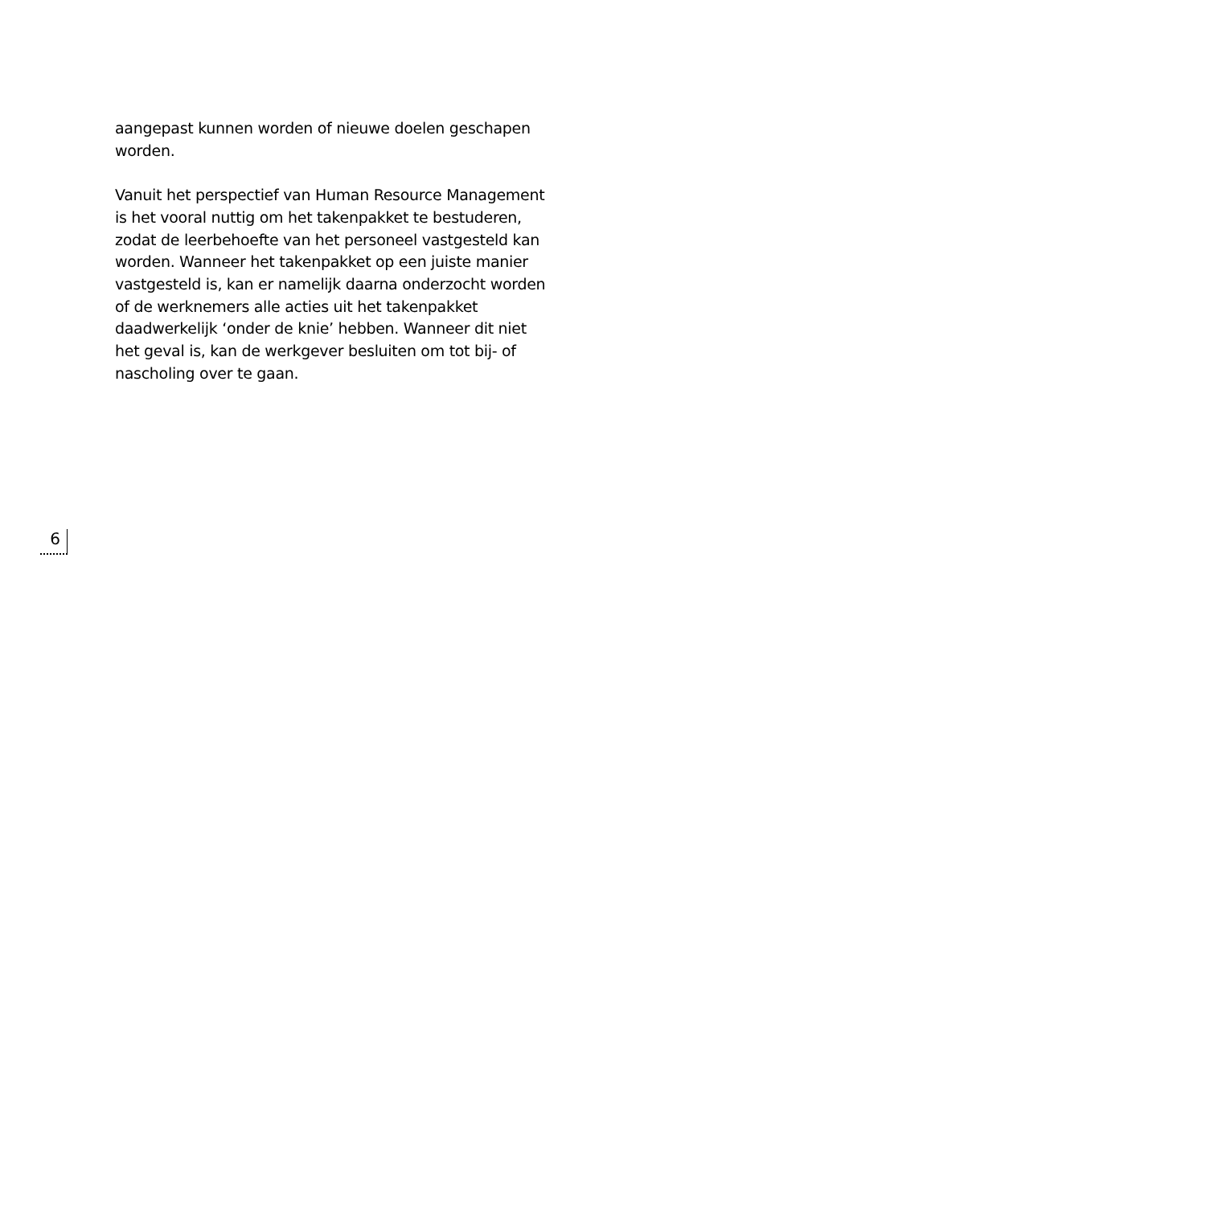aangepast kunnen worden of nieuwe doelen geschapen worden.
Vanuit het perspectief van Human Resource Management is het vooral nuttig om het takenpakket te bestuderen, zodat de leerbehoefte van het personeel vastgesteld kan worden. Wanneer het takenpakket op een juiste manier vastgesteld is, kan er namelijk daarna onderzocht worden of de werknemers alle acties uit het takenpakket daadwerkelijk ‘onder de knie’ hebben. Wanneer dit niet het geval is, kan de werkgever besluiten om tot bij- of nascholing over te gaan.
6